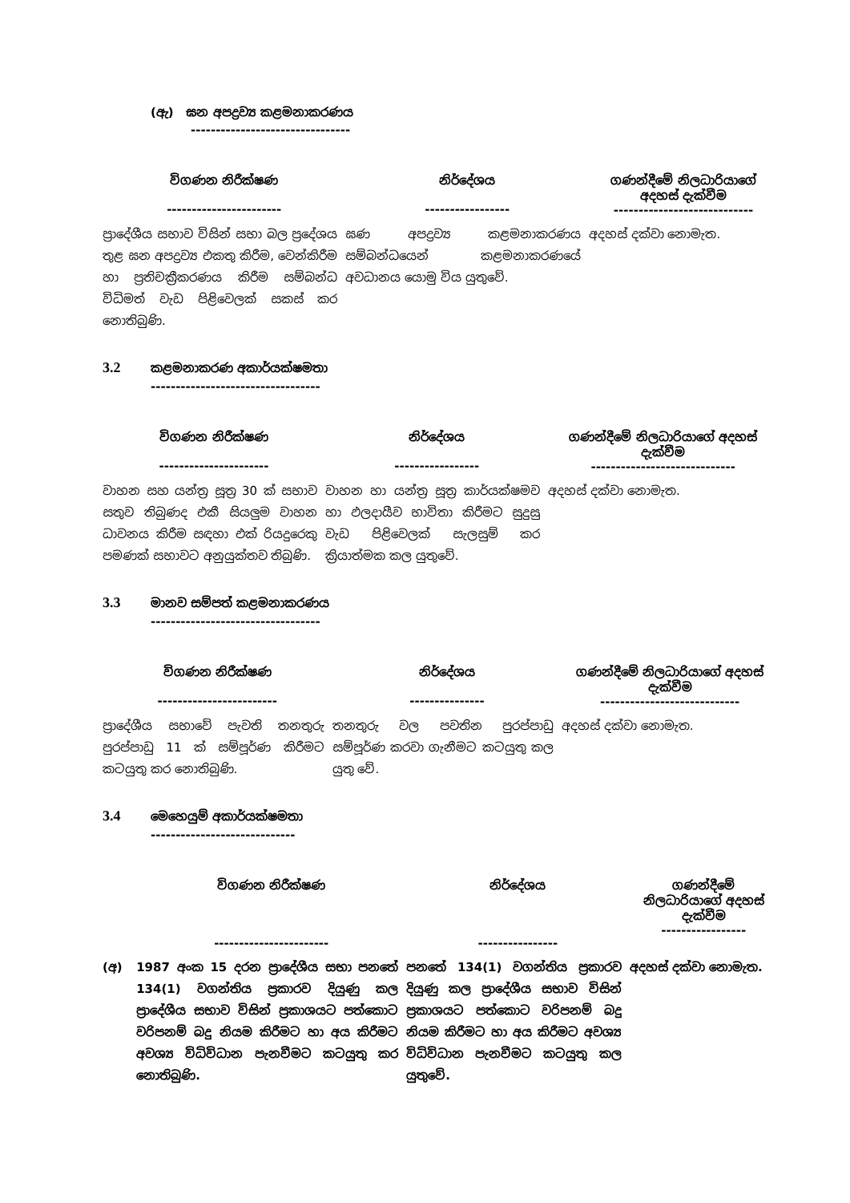(ඇ) ඝන අපද්‍රව්‍ය කළමනාකරණය
--------------------------------
| විගණන නිරීක්ෂණ ----------------------- | නිර්දේශය ----------------- | ගණන්දීමේ නිලධාරියාගේ අදහස් දැක්වීම ---------------------------- |
| --- | --- | --- |
| ප්‍රාදේශීය සභාව විසින් සභා බල ප්‍රදේශය තුළ ඝන අපද්‍රව්‍ය එකතු කිරීම, වෙන්කිරීම හා ප්‍රතිචක්‍රීකරණය කිරීම සම්බන්ධ විධිමත් වැඩ පිළිවෙලක් සකස් කර නොතිබුණි. | ඝණ අපද්‍රව්‍ය කළමනාකරණය සම්බන්ධයෙන් කළමනාකරණයේ අවධානය යොමු විය යුතුවේ. | අදහස් දක්වා නොමැත. |
3.2 කළමනාකරණ අකාර්යක්ෂමතා
----------------------------------
| විගණන නිරීක්ෂණ ---------------------- | නිර්දේශය ----------------- | ගණන්දීමේ නිලධාරියාගේ අදහස් දැක්වීම ----------------------------- |
| --- | --- | --- |
| වාහන සහ යන්ත්‍ර සූත්‍ර 30 ක් සභාව සතුව තිබුණද එකී සියලුම වාහන ධාවනය කිරීම සඳහා එක් රියදුරෙකු පමණක් සභාවට අනුයුක්තව තිබුණි. | වාහන හා යන්ත්‍ර සූත්‍ර කාර්යක්ෂමව හා ඵලදායීව භාවිතා කිරීමට සුදුසු වැඩ පිළිවෙලක් සැලසුම් කර ක්‍රියාත්මක කල යුතුවේ. | අදහස් දක්වා නොමැත. |
3.3 මානව සම්පත් කළමනාකරණය
----------------------------------
| විගණන නිරීක්ෂණ ------------------------ | නිර්දේශය --------------- | ගණන්දීමේ නිලධාරියාගේ අදහස් දැක්වීම ---------------------------- |
| --- | --- | --- |
| ප්‍රාදේශීය සභාවේ පැවති තනතුරු පුරප්පාඩු 11 ක් සම්පූර්ණ කිරීමට කටයුතු කර නොතිබුණි. | තනතුරු වල පවතින පුරප්පාඩු සම්පූර්ණ කරවා ගැනීමට කටයුතු කල යුතු වේ. | අදහස් දක්වා නොමැත. |
3.4 මෙහෙයුම් අකාර්යක්ෂමතා
-----------------------------
| | විගණන නිරීක්ෂණ ----------------------- | නිර්දේශය ---------------- | ගණන්දීමේ නිලධාරියාගේ අදහස් දැක්වීම ----------------- |
| --- | --- | --- | --- |
| (අ) | 1987 අංක 15 දරන ප්‍රාදේශීය සභා පනතේ 134(1) වගන්තිය ප්‍රකාරව දියුණු කල ප්‍රාදේශීය සභාව විසින් ප්‍රකාශයට පත්කොට වරිපනම් බදු නියම කිරීමට හා අය කිරීමට අවශ්‍ය විධිවිධාන පැනවීමට කටයුතු කර නොතිබුණි. | පනතේ 134(1) වගන්තිය ප්‍රකාරව දියුණු කල ප්‍රාදේශීය සභාව විසින් ප්‍රකාශයට පත්කොට වරිපනම් බදු නියම කිරීමට හා අය කිරීමට අවශ්‍ය විධිවිධාන පැනවීමට කටයුතු කල යුතුවේ. | අදහස් දක්වා නොමැත. |